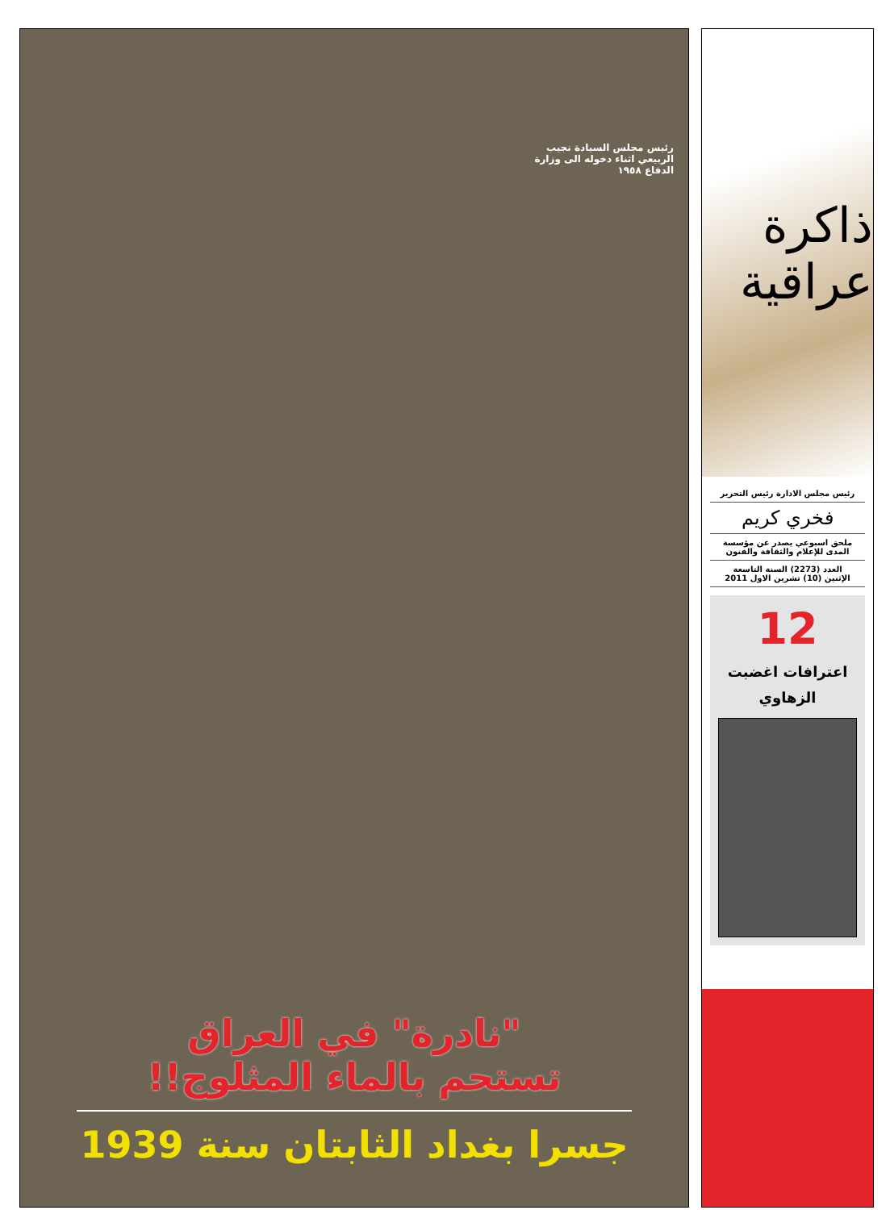ذاكرة عراقية
رئيس مجلس الادارة رئيس التحرير
فخري كريم
ملحق اسبوعي يصدر عن مؤسسة المدى للإعلام والثقافة والفنون
العدد (2273) السنة التاسعة
الإثنين (10) تشرين الاول 2011
12
اعترافات اغضبت
الزهاوي
رئيس مجلس السيادة نجيب الربيعي اثناء دخوله الى وزارة الدفاع ١٩٥٨
"نادرة" في العراق
تستحم بالماء المثلوج!!
جسرا بغداد الثابتان سنة 1939